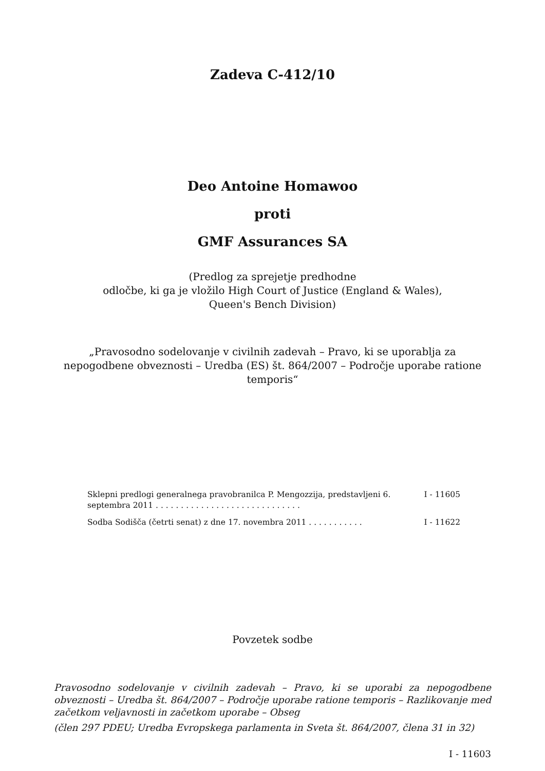Zadeva C-412/10
Deo Antoine Homawoo
proti
GMF Assurances SA
(Predlog za sprejetje predhodne
odločbe, ki ga je vložilo High Court of Justice (England & Wales),
Queen's Bench Division)
„Pravosodno sodelovanje v civilnih zadevah – Pravo, ki se uporablja za nepogodbene obveznosti – Uredba (ES) št. 864/2007 – Področje uporabe ratione temporis“
Sklepni predlogi generalnega pravobranilca P. Mengozzija, predstavljeni 6. septembra 2011 . . . . . . . . . . . . . . . . . . . . . . . . . . . . .
I - 11605
Sodba Sodišča (četrti senat) z dne 17. novembra 2011 . . . . . . . . . . .
I - 11622
Povzetek sodbe
Pravosodno sodelovanje v civilnih zadevah – Pravo, ki se uporabi za nepogodbene obveznosti – Uredba št. 864/2007 – Področje uporabe ratione temporis – Razlikovanje med začetkom veljavnosti in začetkom uporabe – Obseg
(člen 297 PDEU; Uredba Evropskega parlamenta in Sveta št. 864/2007, člena 31 in 32)
I - 11603